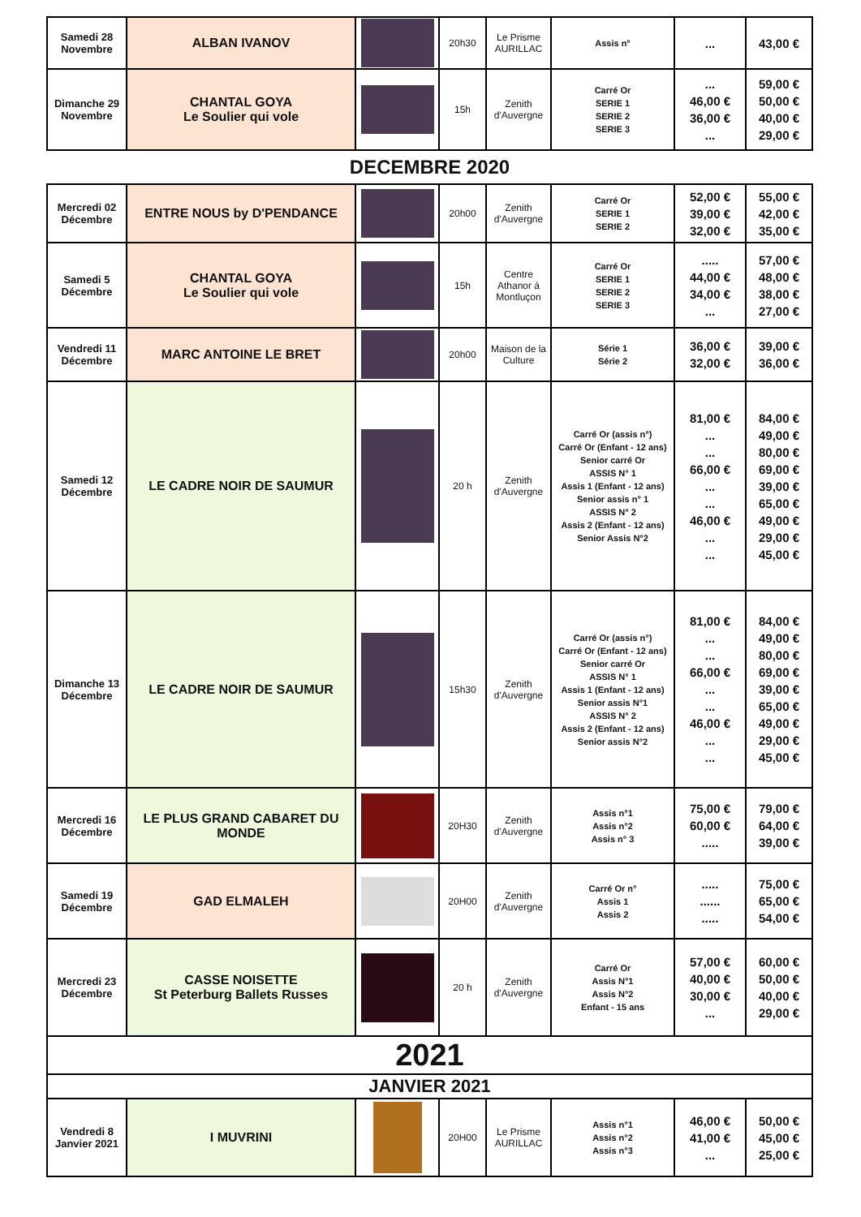| Samedi 28 Novembre | ALBAN IVANOV | | 20h30 | Le Prisme AURILLAC | Assis n° | ... | 43,00 € |
| Dimanche 29 Novembre | CHANTAL GOYA Le Soulier qui vole | | 15h | Zenith d'Auvergne | Carré Or SERIE 1 SERIE 2 SERIE 3 | ... 46,00 € 36,00 € ... | 59,00 € 50,00 € 40,00 € 29,00 € |
DECEMBRE 2020
| Mercredi 02 Décembre | ENTRE NOUS by D'PENDANCE | | 20h00 | Zenith d'Auvergne | Carré Or SERIE 1 SERIE 2 | 52,00 € 39,00 € 32,00 € | 55,00 € 42,00 € 35,00 € |
| Samedi 5 Décembre | CHANTAL GOYA Le Soulier qui vole | | 15h | Centre Athanor à Montluçon | Carré Or SERIE 1 SERIE 2 SERIE 3 | ..... 44,00 € 34,00 € ... | 57,00 € 48,00 € 38,00 € 27,00 € |
| Vendredi 11 Décembre | MARC ANTOINE LE BRET | | 20h00 | Maison de la Culture | Série 1 Série 2 | 36,00 € 32,00 € | 39,00 € 36,00 € |
| Samedi 12 Décembre | LE CADRE NOIR DE SAUMUR | | 20 h | Zenith d'Auvergne | Carré Or (assis n°) Carré Or (Enfant - 12 ans) Senior carré Or ASSIS N° 1 Assis 1 (Enfant - 12 ans) Senior assis n° 1 ASSIS N° 2 Assis 2 (Enfant - 12 ans) Senior Assis N°2 | 81,00 € ... ... 66,00 € ... ... 46,00 € ... ... | 84,00 € 49,00 € 80,00 € 69,00 € 39,00 € 65,00 € 49,00 € 29,00 € 45,00 € |
| Dimanche 13 Décembre | LE CADRE NOIR DE SAUMUR | | 15h30 | Zenith d'Auvergne | Carré Or (assis n°) Carré Or (Enfant - 12 ans) Senior carré Or ASSIS N° 1 Assis 1 (Enfant - 12 ans) Senior assis N°1 ASSIS N° 2 Assis 2 (Enfant - 12 ans) Senior assis N°2 | 81,00 € ... ... 66,00 € ... ... 46,00 € ... ... | 84,00 € 49,00 € 80,00 € 69,00 € 39,00 € 65,00 € 49,00 € 29,00 € 45,00 € |
| Mercredi 16 Décembre | LE PLUS GRAND CABARET DU MONDE | | 20H30 | Zenith d'Auvergne | Assis n°1 Assis n°2 Assis n° 3 | 75,00 € 60,00 € ..... | 79,00 € 64,00 € 39,00 € |
| Samedi 19 Décembre | GAD ELMALEH | | 20H00 | Zenith d'Auvergne | Carré Or n° Assis 1 Assis 2 | ..... ...... ..... | 75,00 € 65,00 € 54,00 € |
| Mercredi 23 Décembre | CASSE NOISETTE St Peterburg Ballets Russes | | 20 h | Zenith d'Auvergne | Carré Or Assis N°1 Assis N°2 Enfant - 15 ans | 57,00 € 40,00 € 30,00 € ... | 60,00 € 50,00 € 40,00 € 29,00 € |
| 2021 | | | | | | | |
| JANVIER 2021 | | | | | | | |
| Vendredi 8 Janvier 2021 | I MUVRINI | | 20H00 | Le Prisme AURILLAC | Assis n°1 Assis n°2 Assis n°3 | 46,00 € 41,00 € ... | 50,00 € 45,00 € 25,00 € |